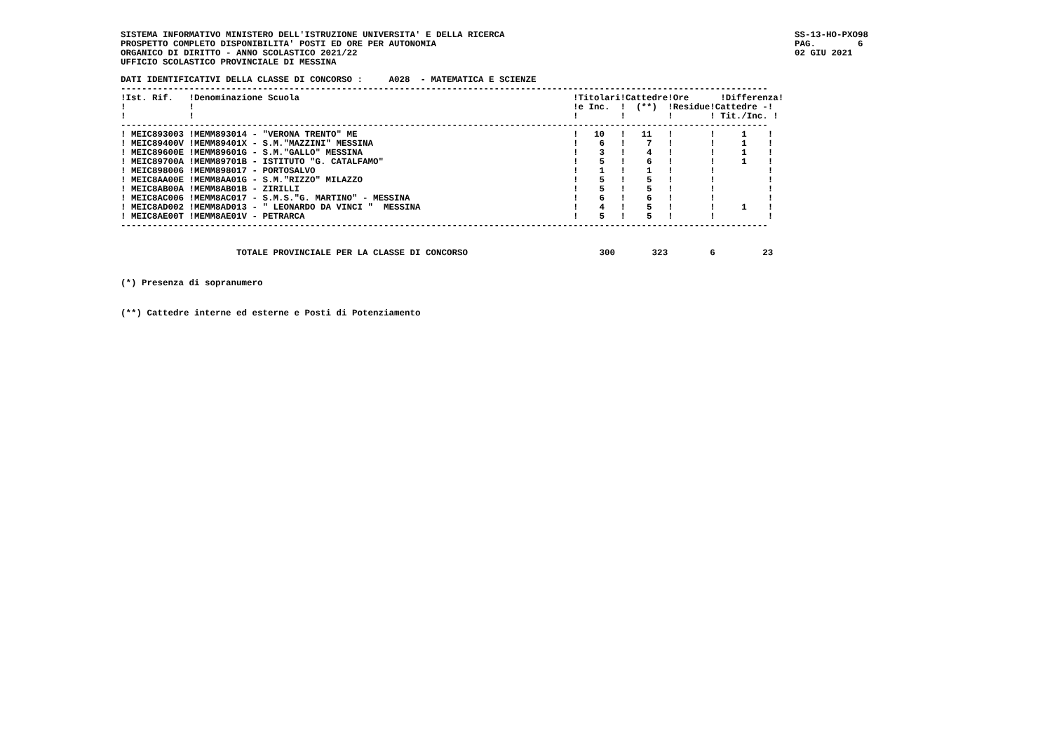SISTEMA INFORMATIVO MINISTERO DELL'ISTRUZIONE UNIVERSITA' E DELLA RICERCA
PROSPETTO COMPLETO DISPONIBILITA' POSTI ED ORE PER AUTONOMIA
ORGANICO DI DIRITTO - ANNO SCOLASTICO 2021/22
UFFICIO SCOLASTICO PROVINCIALE DI MESSINA
SS-13-HO-PXO98
PAG.        6
02 GIU 2021
DATI IDENTIFICATIVI DELLA CLASSE DI CONCORSO :     A028  - MATEMATICA E SCIENZE
---------------------------------------------------------------------------------------------------------------------------
!Ist. Rif.   !Denominazione Scuola                                                    !Titolari!Cattedre!Ore      !Differenza!
!            !                                                                        !e Inc.  !  (**)  !Residue!Cattedre -!
!            !                                                                        !        !        !       ! Tit./Inc. !
---------------------------------------------------------------------------------------------------------------------------
! MEIC893003 !MEMM893014 - "VERONA TRENTO" ME                                         !   10   !   11   !       !     1    !
! MEIC89400V !MEMM89401X - S.M."MAZZINI" MESSINA                                      !    6   !    7   !       !     1    !
! MEIC89600E !MEMM89601G - S.M."GALLO" MESSINA                                        !    3   !    4   !       !     1    !
! MEIC89700A !MEMM89701B - ISTITUTO "G. CATALFAMO"                                    !    5   !    6   !       !     1    !
! MEIC898006 !MEMM898017 - PORTOSALVO                                                 !    1   !    1   !       !          !
! MEIC8AA00E !MEMM8AA01G - S.M."RIZZO" MILAZZO                                        !    5   !    5   !       !          !
! MEIC8AB00A !MEMM8AB01B - ZIRILLI                                                    !    5   !    5   !       !          !
! MEIC8AC006 !MEMM8AC017 - S.M.S."G. MARTINO" - MESSINA                               !    6   !    6   !       !          !
! MEIC8AD002 !MEMM8AD013 - " LEONARDO DA VINCI "  MESSINA                             !    4   !    5   !       !     1    !
! MEIC8AE00T !MEMM8AE01V - PETRARCA                                                   !    5   !    5   !       !          !
---------------------------------------------------------------------------------------------------------------------------
                      TOTALE PROVINCIALE PER LA CLASSE DI CONCORSO                         300       323        6         23
(*) Presenza di sopranumero
(**) Cattedre interne ed esterne e Posti di Potenziamento